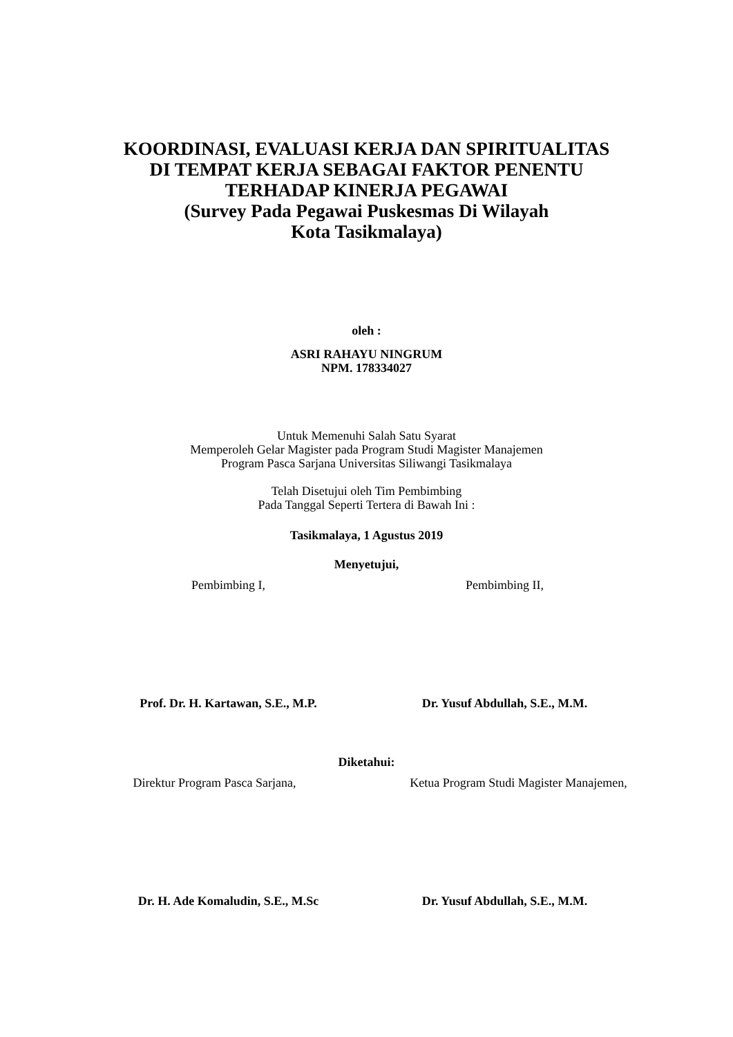KOORDINASI, EVALUASI KERJA DAN SPIRITUALITAS
DI TEMPAT KERJA SEBAGAI FAKTOR PENENTU
TERHADAP KINERJA PEGAWAI
(Survey Pada Pegawai Puskesmas Di Wilayah
Kota Tasikmalaya)
oleh :
ASRI RAHAYU NINGRUM
NPM. 178334027
Untuk Memenuhi Salah Satu Syarat
Memperoleh Gelar Magister pada Program Studi Magister Manajemen
Program Pasca Sarjana Universitas Siliwangi Tasikmalaya
Telah Disetujui oleh Tim Pembimbing
Pada Tanggal Seperti Tertera di Bawah Ini :
Tasikmalaya, 1 Agustus 2019
Menyetujui,
Pembimbing I, Pembimbing II,
Prof. Dr. H. Kartawan, S.E., M.P.
Dr. Yusuf Abdullah, S.E., M.M.
Diketahui:
Direktur Program Pasca Sarjana,
Ketua Program Studi Magister Manajemen,
Dr. H. Ade Komaludin, S.E., M.Sc
Dr. Yusuf Abdullah, S.E., M.M.